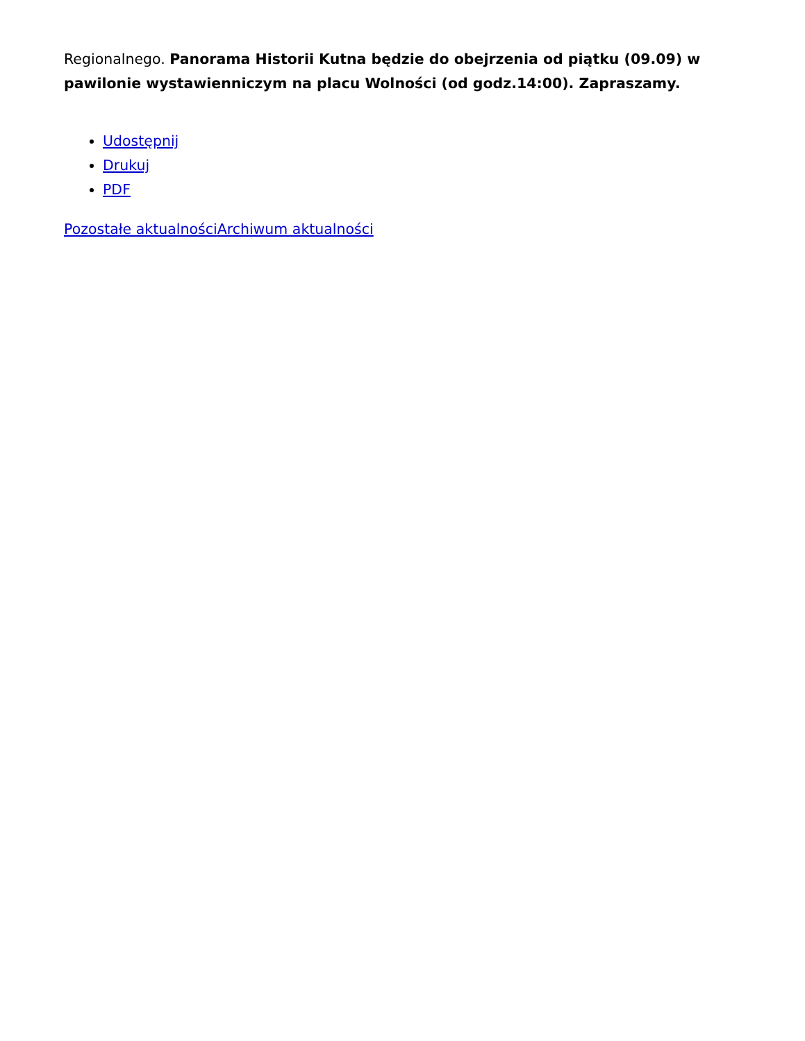Regionalnego. Panorama Historii Kutna będzie do obejrzenia od piątku (09.09) w pawilonie wystawienniczym na placu Wolności (od godz.14:00). Zapraszamy.
Udostępnij
Drukuj
PDF
Pozostałe aktualności Archiwum aktualności